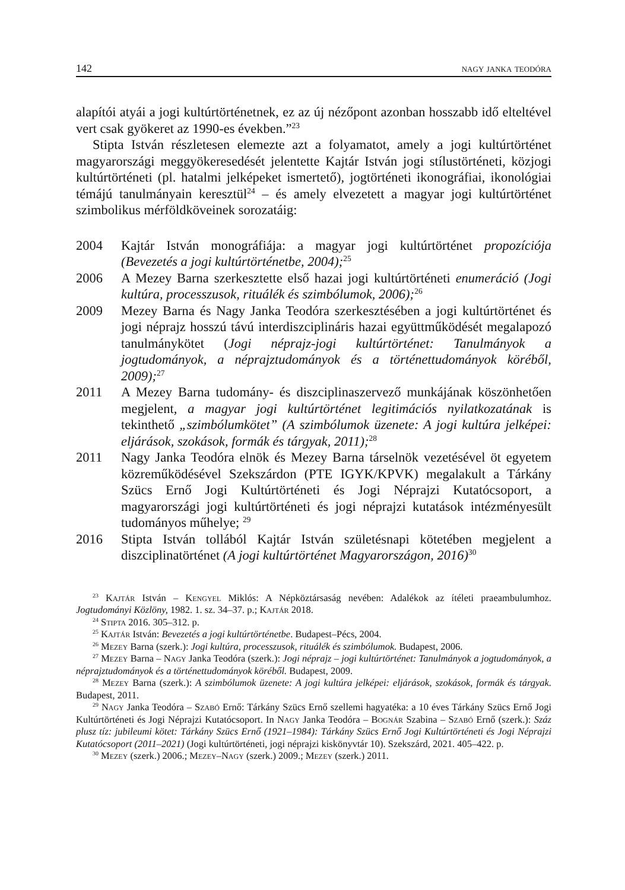142 nagy janka teodóra
alapítói atyái a jogi kultúrtörténetnek, ez az új nézőpont azonban hosszabb idő elteltével vert csak gyökeret az 1990-es években.”<sup>23</sup>
Stipta István részletesen elemezte azt a folyamatot, amely a jogi kultúrtörténet magyarországi meggyökeresedését jelentette Kajtár István jogi stílustörténeti, közjogi kultúrtörténeti (pl. hatalmi jelképeket ismertető), jogtörténeti ikonográfiai, ikonológiai témájú tanulmányain keresztül<sup>24</sup> – és amely elvezetett a magyar jogi kultúrtörténet szimbolikus mérföldköveinek sorozatáig:
2004 Kajtár István monográfiája: a magyar jogi kultúrtörténet propozíciója (Bevezetés a jogi kultúrtörténetbe, 2004);<sup>25</sup>
2006 A Mezey Barna szerkesztette első hazai jogi kultúrtörténeti enumeráció (Jogi kultúra, processzusok, rituálék és szimbólumok, 2006);<sup>26</sup>
2009 Mezey Barna és Nagy Janka Teodóra szerkesztésében a jogi kultúrtörténet és jogi néprajz hosszú távú interdiszciplináris hazai együttműködését megalapozó tanulmánykötet (Jogi néprajz-jogi kultúrtörténet: Tanulmányok a jogtudományok, a néprajztudományok és a történettudományok köréből, 2009);<sup>27</sup>
2011 A Mezey Barna tudomány- és diszciplinaszervező munkájának köszönhetően megjelent, a magyar jogi kultúrtörténet legitimációs nyilatkozatának is tekinthető „szimbólumkötet” (A szimbólumok üzenete: A jogi kultúra jelképei: eljárások, szokások, formák és tárgyak, 2011);<sup>28</sup>
2011 Nagy Janka Teodóra elnök és Mezey Barna társelnök vezetésével öt egyetem közreműködésével Szekszárdon (PTE IGYK/KPVK) megalakult a Tárkány Szücs Ernő Jogi Kultúrtörténeti és Jogi Néprajzi Kutatócsoport, a magyarországi jogi kultúrtörténeti és jogi néprajzi kutatások intézményesült tudományos műhelye; <sup>29</sup>
2016 Stipta István tollából Kajtár István születésnapi kötetében megjelent a diszciplinatörténet (A jogi kultúrtörténet Magyarországon, 2016)<sup>30</sup>
<sup>23</sup> Kajtár István – Kengyel Miklós: A Népköztársaság nevében: Adalékok az ítéleti praeambulumhoz. Jogtudományi Közlöny, 1982. 1. sz. 34–37. p.; Kajtár 2018.
<sup>24</sup> Stipta 2016. 305–312. p.
<sup>25</sup> Kajtár István: Bevezetés a jogi kultúrtörténetbe. Budapest–Pécs, 2004.
<sup>26</sup> Mezey Barna (szerk.): Jogi kultúra, processzusok, rituálék és szimbólumok. Budapest, 2006.
<sup>27</sup> Mezey Barna – Nagy Janka Teodóra (szerk.): Jogi néprajz – jogi kultúrtörténet: Tanulmányok a jogtudományok, a néprajztudományok és a történettudományok köréből. Budapest, 2009.
<sup>28</sup> Mezey Barna (szerk.): A szimbólumok üzenete: A jogi kultúra jelképei: eljárások, szokások, formák és tárgyak. Budapest, 2011.
<sup>29</sup> Nagy Janka Teodóra – Szabó Ernő: Tárkány Szücs Ernő szellemi hagyatéka: a 10 éves Tárkány Szücs Ernő Jogi Kultúrtörténeti és Jogi Néprajzi Kutatócsoport. In Nagy Janka Teodóra – Bognár Szabina – Szabó Ernő (szerk.): Száz plusz tíz: jubileumi kötet: Tárkány Szücs Ernő (1921–1984): Tárkány Szücs Ernő Jogi Kultúrtörténeti és Jogi Néprajzi Kutatócsoport (2011–2021) (Jogi kultúrtörténeti, jogi néprajzi kiskönyvtár 10). Szekszárd, 2021. 405–422. p.
<sup>30</sup> Mezey (szerk.) 2006.; Mezey–Nagy (szerk.) 2009.; Mezey (szerk.) 2011.